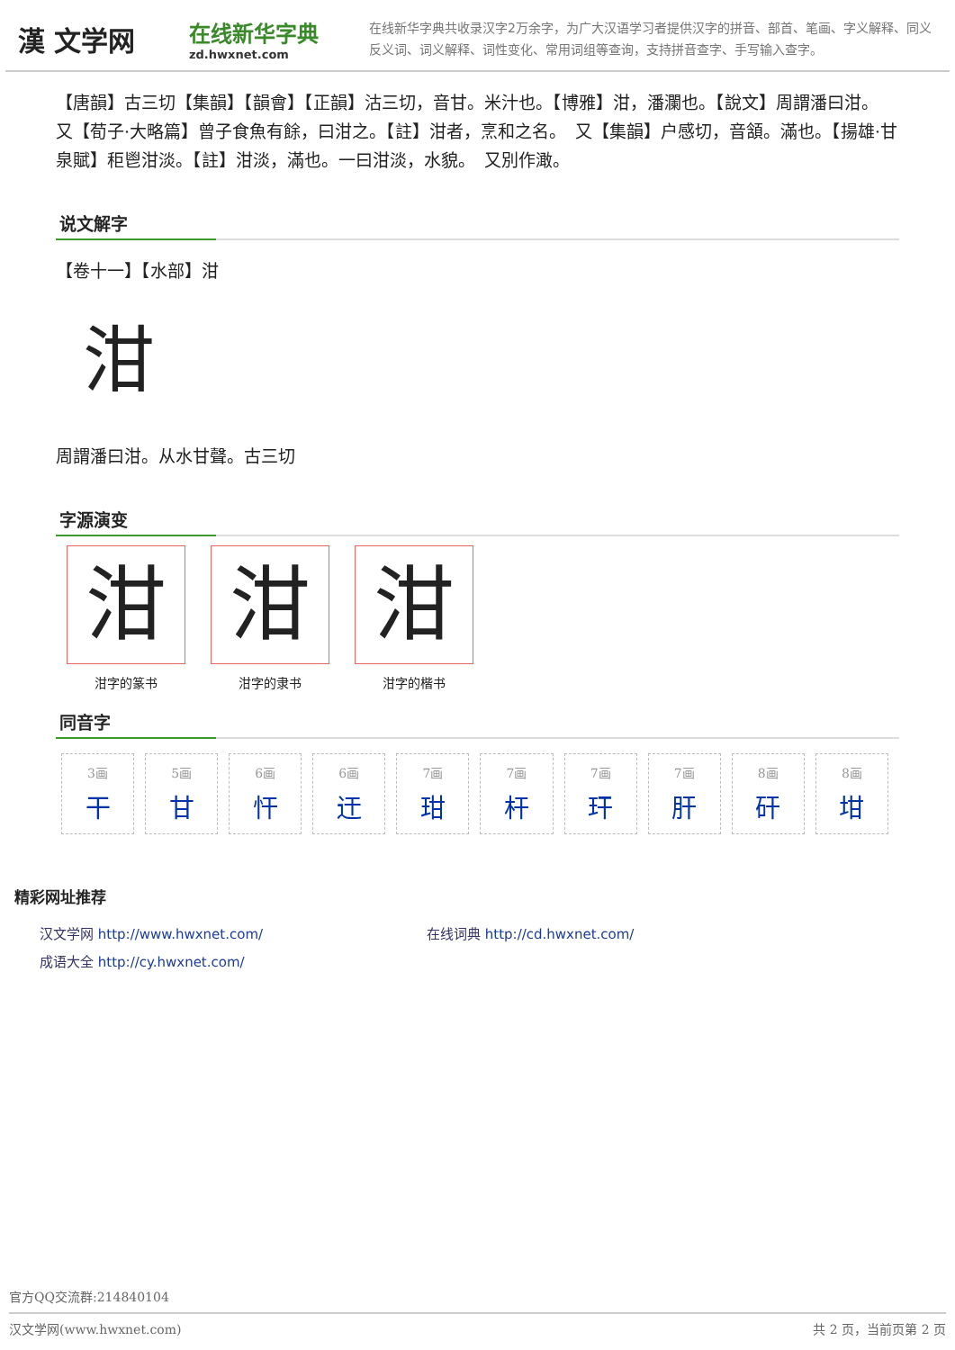漢 文学网
在线新华字典
zd.hwxnet.com
在线新华字典共收录汉字2万余字，为广大汉语学习者提供汉字的拼音、部首、笔画、字义解释、同义反义词、词义解释、词性变化、常用词组等查询，支持拼音查字、手写输入查字。
【唐韻】古三切【集韻】【韻會】【正韻】沽三切，音甘。米汁也。【博雅】泔，潘瀾也。【說文】周謂潘曰泔。　又【荀子·大略篇】曾子食魚有餘，曰泔之。【註】泔者，烹和之名。　又【集韻】戸感切，音頷。滿也。【揚雄·甘泉賦】秬鬯泔淡。【註】泔淡，滿也。一曰泔淡，水貌。　又別作澉。
说文解字
【卷十一】【水部】泔
泔
周謂潘曰泔。从水甘聲。古三切
字源演变
泔泔字的篆书
泔泔字的隶书
泔泔字的楷书
同音字
| 3画 干 | 5画 甘 | 6画 忓 | 6画 迀 | 7画 玵 | 7画 杆 | 7画 玕 | 7画 肝 | 8画 矸 | 8画 坩 |
精彩网址推荐
汉文学网 http://www.hwxnet.com/
在线词典 http://cd.hwxnet.com/
成语大全 http://cy.hwxnet.com/
官方QQ交流群:214840104
汉文学网(www.hwxnet.com) 共 2 页，当前页第 2 页